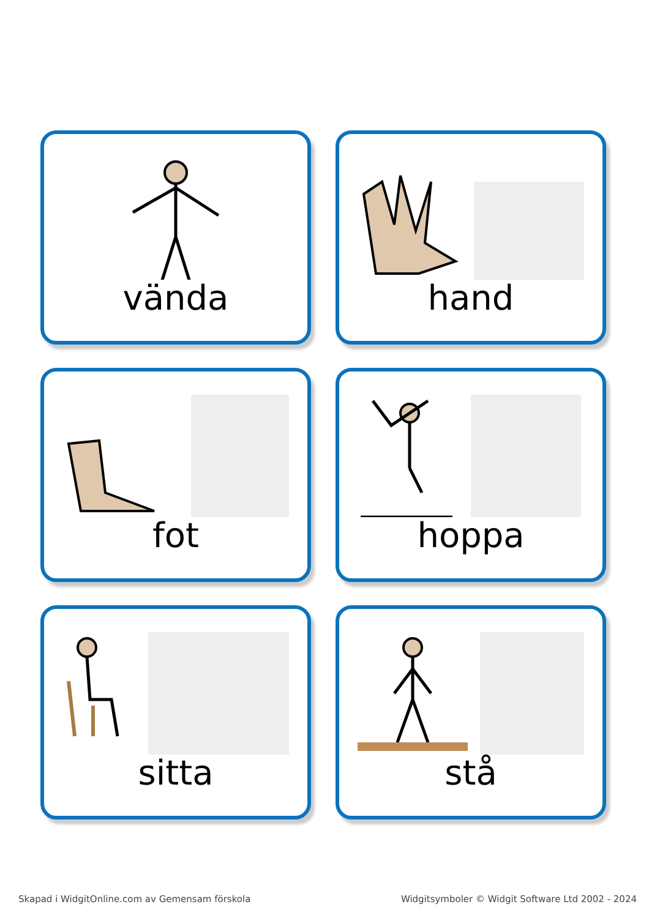vända
hand
fot
hoppa
sitta
stå
Skapad i WidgitOnline.com av Gemensam förskola Widgitsymboler © Widgit Software Ltd 2002 - 2024